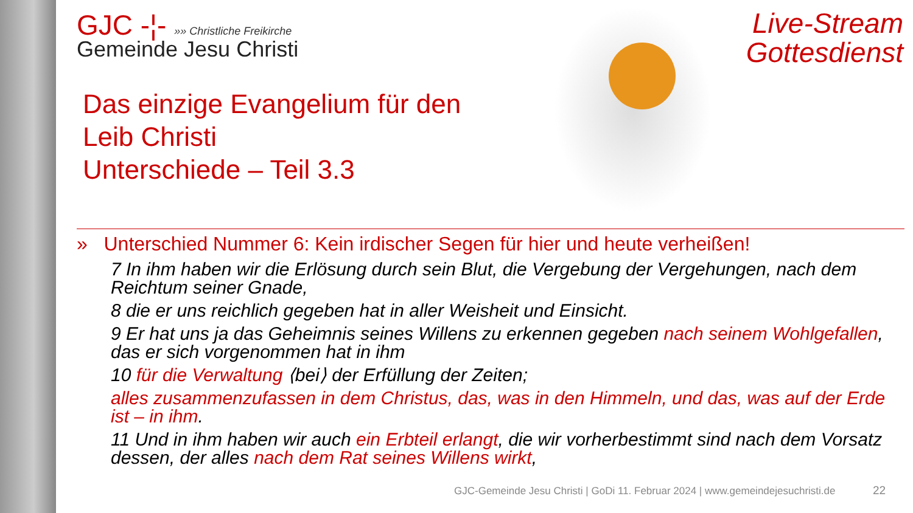Live-Stream
Gottesdienst
GJC -¦- »» Christliche Freikirche
Gemeinde Jesu Christi
Das einzige Evangelium für den
Leib Christi
Unterschiede – Teil 3.3
» Unterschied Nummer 6: Kein irdischer Segen für hier und heute verheißen!
7 In ihm haben wir die Erlösung durch sein Blut, die Vergebung der Vergehungen, nach dem Reichtum seiner Gnade,
8 die er uns reichlich gegeben hat in aller Weisheit und Einsicht.
9 Er hat uns ja das Geheimnis seines Willens zu erkennen gegeben nach seinem Wohlgefallen, das er sich vorgenommen hat in ihm
10 für die Verwaltung ⟨bei⟩ der Erfüllung der Zeiten;
alles zusammenzufassen in dem Christus, das, was in den Himmeln, und das, was auf der Erde ist – in ihm.
11 Und in ihm haben wir auch ein Erbteil erlangt, die wir vorherbestimmt sind nach dem Vorsatz dessen, der alles nach dem Rat seines Willens wirkt,
GJC-Gemeinde Jesu Christi | GoDi 11. Februar 2024 | www.gemeindejesuchristi.de
22